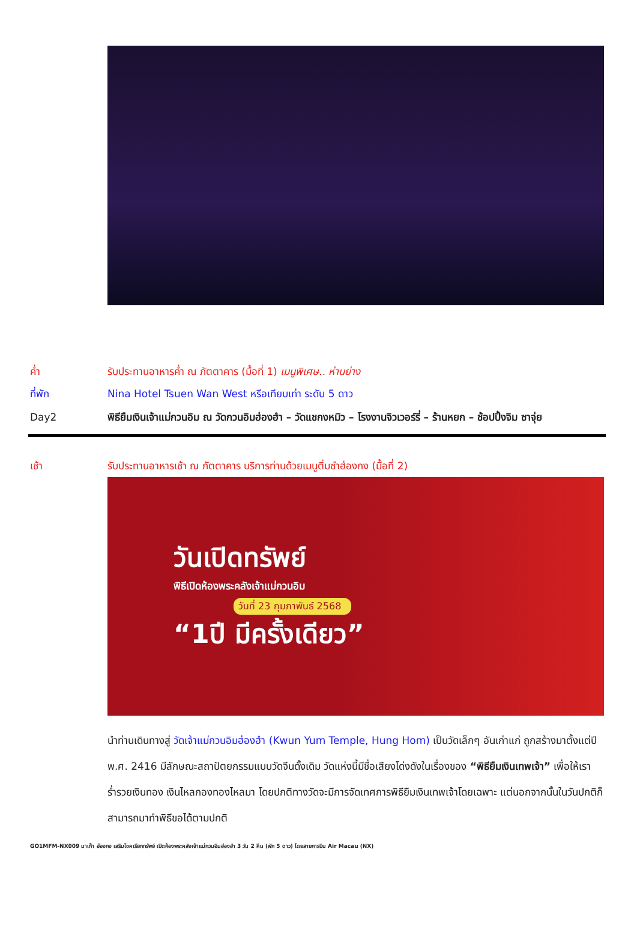ค่ำ รับประทานอาหารค่ำ ณ ภัตตาคาร (มื้อที่ 1) เมนูพิเศษ.. ห่านย่าง
ที่พัก Nina Hotel Tsuen Wan West หรือเทียบเท่า ระดับ 5 ดาว
Day2 พิธียืมเงินเจ้าแม่กวนอิม ณ วัดกวนอิมฮ่องฮำ – วัดแชกงหมิว – โรงงานจิวเวอร์รี่ – ร้านหยก – ช้อปปิ้งจิม ซาจุ่ย
เช้า รับประทานอาหารเช้า ณ ภัตตาคาร บริการท่านด้วยเมนูติ่มซำฮ่องกง (มื้อที่ 2)
วันเปิดทรัพย์
พิธีเปิดห้องพระคลังเจ้าแม่กวนอิม
วันที่ 23 กุมภาพันธ์ 2568
“1ปี มีครั้งเดียว”
นำท่านเดินทางสู่ วัดเจ้าแม่กวนอิมฮ่องฮำ (Kwun Yum Temple, Hung Hom) เป็นวัดเล็กๆ อันเก่าแก่ ถูกสร้างมาตั้งแต่ปี พ.ศ. 2416 มีลักษณะสถาปัตยกรรมแบบวัดจีนดั้งเดิม วัดแห่งนี้มีชื่อเสียงโด่งดังในเรื่องของ “พิธียืมเงินเทพเจ้า” เพื่อให้เราร่ำรวยเงินทอง เงินไหลกองทองไหลมา โดยปกติทางวัดจะมีการจัดเทศการพิธียืมเงินเทพเจ้าโดยเฉพาะ แต่นอกจากนั้นในวันปกติก็สามารถมาทำพิธีขอได้ตามปกติ
GO1MFM-NX009 มาเก๊า ฮ่องกง เสริมโชคเรียกทรัพย์ เปิดห้องพระคลังเจ้าแม่กวนอิมฮ่องฮำ 3 วัน 2 คืน (พัก 5 ดาว) โดยสายการบิน Air Macau (NX)